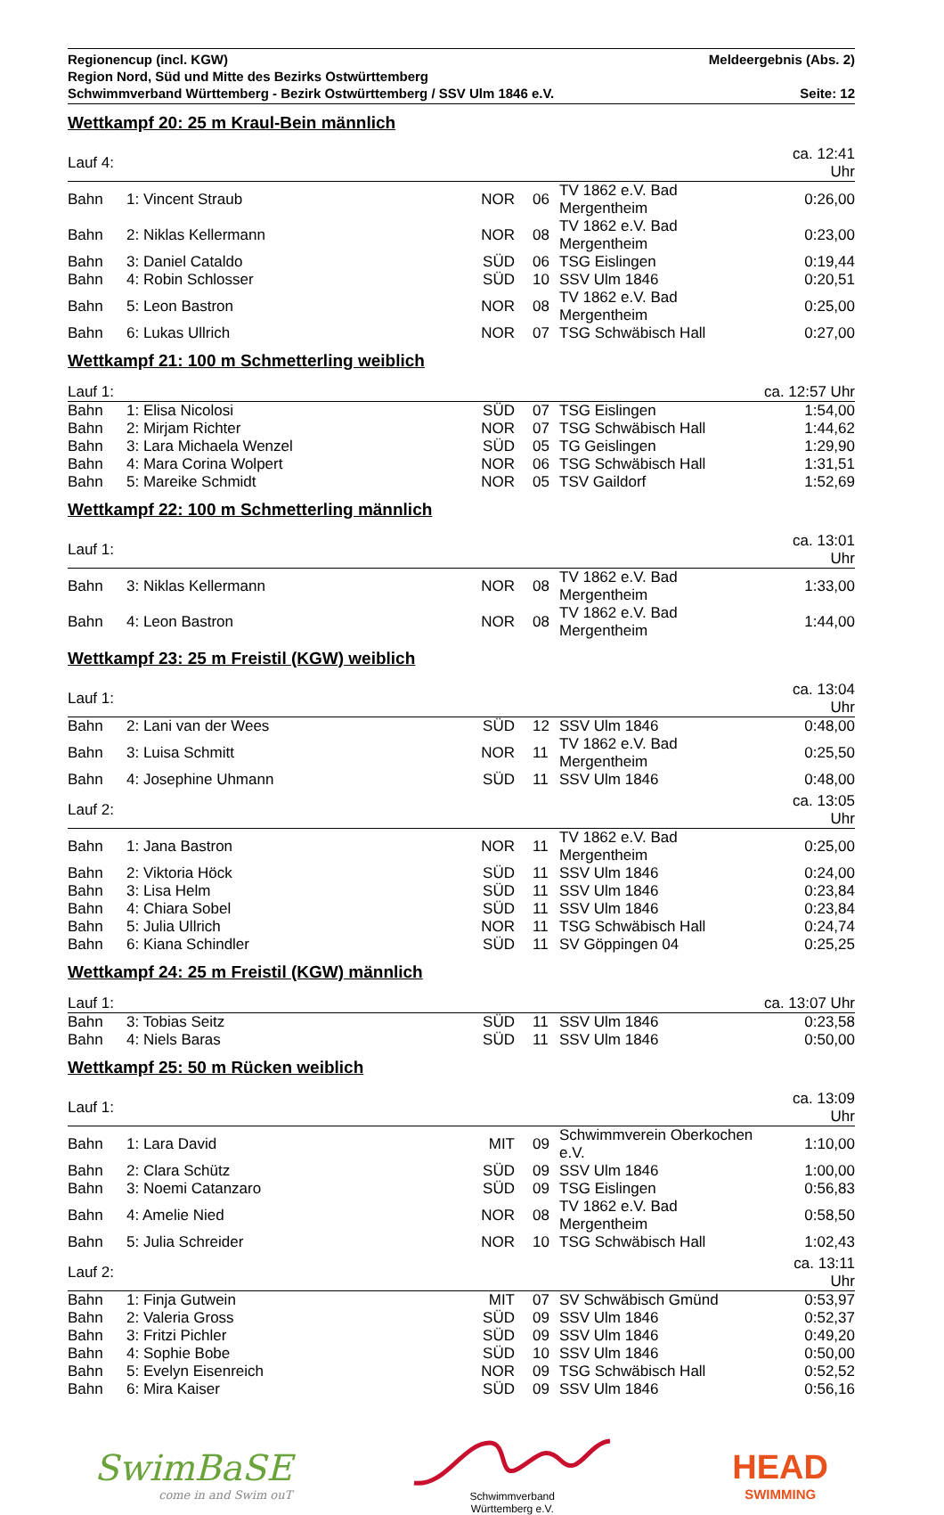Regionencup (incl. KGW) Meldeergebnis (Abs. 2)
Region Nord, Süd und Mitte des Bezirks Ostwürttemberg
Schwimmverband Württemberg - Bezirk Ostwürttemberg / SSV Ulm 1846 e.V. Seite: 12
Wettkampf 20: 25 m Kraul-Bein männlich
| Lauf 4: | | | | | ca. 12:41 Uhr |
| Bahn | 1: Vincent Straub | NOR | 06 | TV 1862 e.V. Bad Mergentheim | 0:26,00 |
| Bahn | 2: Niklas Kellermann | NOR | 08 | TV 1862 e.V. Bad Mergentheim | 0:23,00 |
| Bahn | 3: Daniel Cataldo | SÜD | 06 | TSG Eislingen | 0:19,44 |
| Bahn | 4: Robin Schlosser | SÜD | 10 | SSV Ulm 1846 | 0:20,51 |
| Bahn | 5: Leon Bastron | NOR | 08 | TV 1862 e.V. Bad Mergentheim | 0:25,00 |
| Bahn | 6: Lukas Ullrich | NOR | 07 | TSG Schwäbisch Hall | 0:27,00 |
Wettkampf 21: 100 m Schmetterling weiblich
| Lauf 1: | | | | | ca. 12:57 Uhr |
| Bahn | 1: Elisa Nicolosi | SÜD | 07 | TSG Eislingen | 1:54,00 |
| Bahn | 2: Mirjam Richter | NOR | 07 | TSG Schwäbisch Hall | 1:44,62 |
| Bahn | 3: Lara Michaela Wenzel | SÜD | 05 | TG Geislingen | 1:29,90 |
| Bahn | 4: Mara Corina Wolpert | NOR | 06 | TSG Schwäbisch Hall | 1:31,51 |
| Bahn | 5: Mareike Schmidt | NOR | 05 | TSV Gaildorf | 1:52,69 |
Wettkampf 22: 100 m Schmetterling männlich
| Lauf 1: | | | | | ca. 13:01 Uhr |
| Bahn | 3: Niklas Kellermann | NOR | 08 | TV 1862 e.V. Bad Mergentheim | 1:33,00 |
| Bahn | 4: Leon Bastron | NOR | 08 | TV 1862 e.V. Bad Mergentheim | 1:44,00 |
Wettkampf 23: 25 m Freistil (KGW) weiblich
| Lauf 1: | | | | | ca. 13:04 Uhr |
| Bahn | 2: Lani van der Wees | SÜD | 12 | SSV Ulm 1846 | 0:48,00 |
| Bahn | 3: Luisa Schmitt | NOR | 11 | TV 1862 e.V. Bad Mergentheim | 0:25,50 |
| Bahn | 4: Josephine Uhmann | SÜD | 11 | SSV Ulm 1846 | 0:48,00 |
| Lauf 2: | | | | | ca. 13:05 Uhr |
| Bahn | 1: Jana Bastron | NOR | 11 | TV 1862 e.V. Bad Mergentheim | 0:25,00 |
| Bahn | 2: Viktoria Höck | SÜD | 11 | SSV Ulm 1846 | 0:24,00 |
| Bahn | 3: Lisa Helm | SÜD | 11 | SSV Ulm 1846 | 0:23,84 |
| Bahn | 4: Chiara Sobel | SÜD | 11 | SSV Ulm 1846 | 0:23,84 |
| Bahn | 5: Julia Ullrich | NOR | 11 | TSG Schwäbisch Hall | 0:24,74 |
| Bahn | 6: Kiana Schindler | SÜD | 11 | SV Göppingen 04 | 0:25,25 |
Wettkampf 24: 25 m Freistil (KGW) männlich
| Lauf 1: | | | | | ca. 13:07 Uhr |
| Bahn | 3: Tobias Seitz | SÜD | 11 | SSV Ulm 1846 | 0:23,58 |
| Bahn | 4: Niels Baras | SÜD | 11 | SSV Ulm 1846 | 0:50,00 |
Wettkampf 25: 50 m Rücken weiblich
| Lauf 1: | | | | | ca. 13:09 Uhr |
| Bahn | 1: Lara David | MIT | 09 | Schwimmverein Oberkochen e.V. | 1:10,00 |
| Bahn | 2: Clara Schütz | SÜD | 09 | SSV Ulm 1846 | 1:00,00 |
| Bahn | 3: Noemi Catanzaro | SÜD | 09 | TSG Eislingen | 0:56,83 |
| Bahn | 4: Amelie Nied | NOR | 08 | TV 1862 e.V. Bad Mergentheim | 0:58,50 |
| Bahn | 5: Julia Schreider | NOR | 10 | TSG Schwäbisch Hall | 1:02,43 |
| Lauf 2: | | | | | ca. 13:11 Uhr |
| Bahn | 1: Finja Gutwein | MIT | 07 | SV Schwäbisch Gmünd | 0:53,97 |
| Bahn | 2: Valeria Gross | SÜD | 09 | SSV Ulm 1846 | 0:52,37 |
| Bahn | 3: Fritzi Pichler | SÜD | 09 | SSV Ulm 1846 | 0:49,20 |
| Bahn | 4: Sophie Bobe | SÜD | 10 | SSV Ulm 1846 | 0:50,00 |
| Bahn | 5: Evelyn Eisenreich | NOR | 09 | TSG Schwäbisch Hall | 0:52,52 |
| Bahn | 6: Mira Kaiser | SÜD | 09 | SSV Ulm 1846 | 0:56,16 |
SwimBaSE
come in and Swim ouT
Schwimmverband
Württemberg e.V.
HEAD
SWIMMING